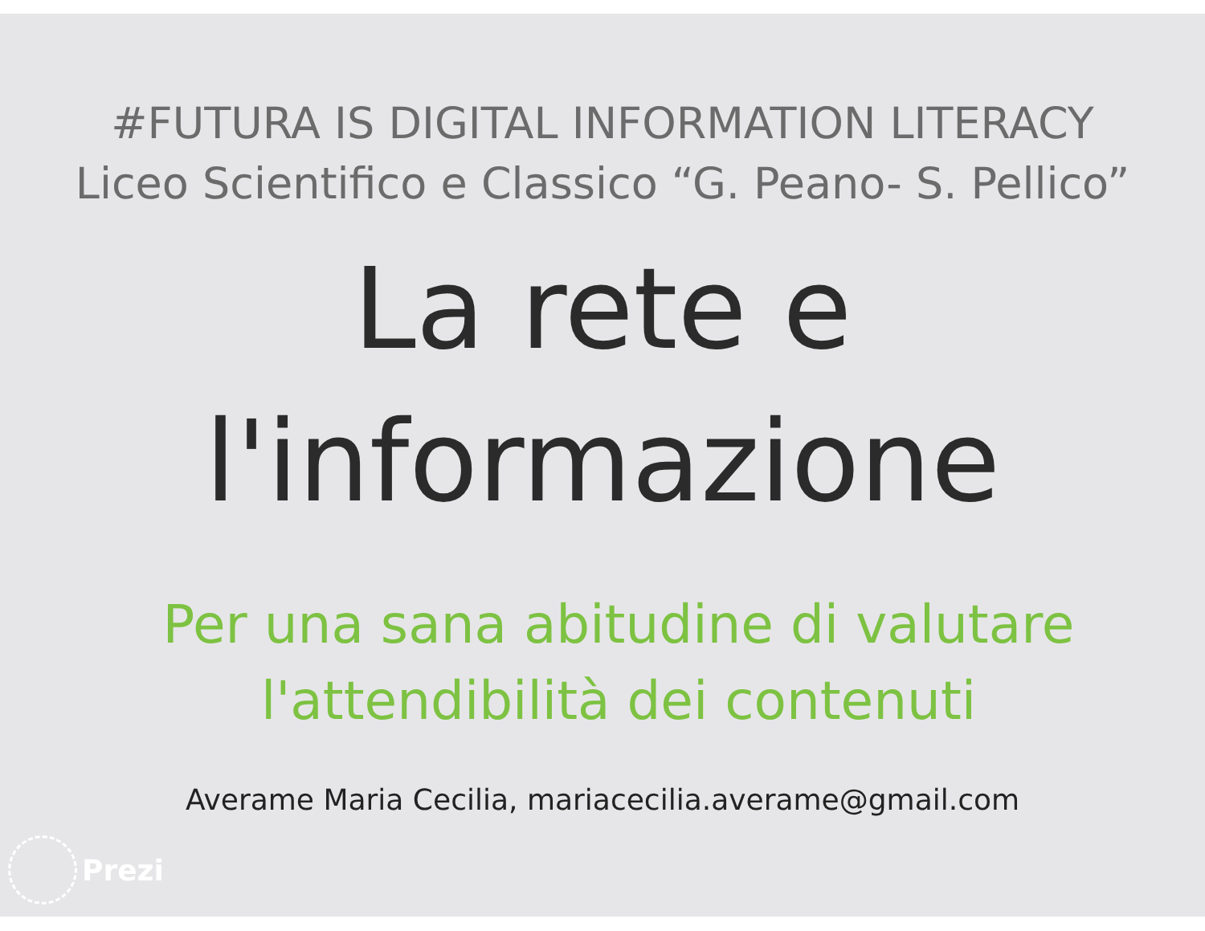#FUTURA IS DIGITAL INFORMATION LITERACY
Liceo Scientifico e Classico “G. Peano- S. Pellico”
La rete e
l'informazione
Per una sana abitudine di valutare
l'attendibilità dei contenuti
Averame Maria Cecilia, mariacecilia.averame@gmail.com
Prezi